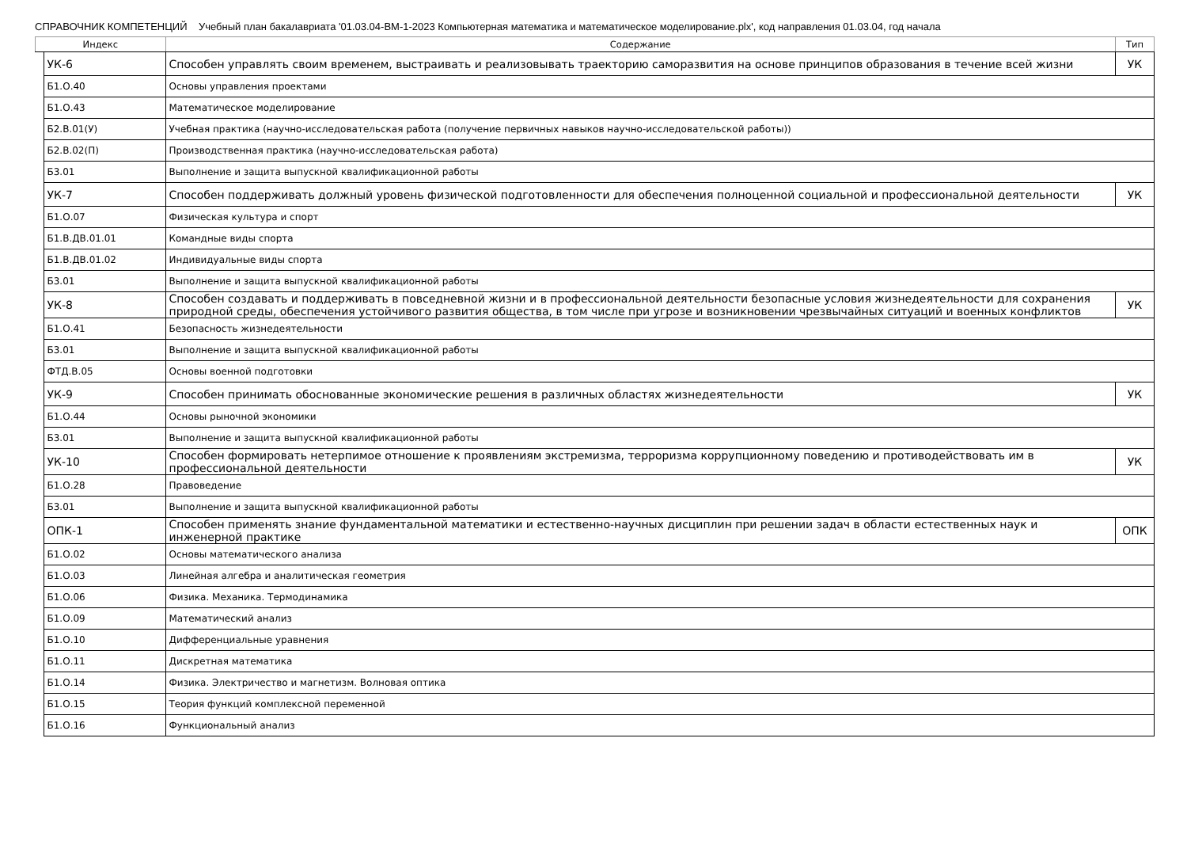СПРАВОЧНИК КОМПЕТЕНЦИЙ Учебный план бакалавриата '01.03.04-ВМ-1-2023 Компьютерная математика и математическое моделирование.plx', код направления 01.03.04, год начала
| Индекс | | Содержание | Тип |
| --- | --- | --- | --- |
| | УК-6 | Способен управлять своим временем, выстраивать и реализовывать траекторию саморазвития на основе принципов образования в течение всей жизни | УК |
| | Б1.О.40 | Основы управления проектами | |
| | Б1.О.43 | Математическое моделирование | |
| | Б2.В.01(У) | Учебная практика (научно-исследовательская работа (получение первичных навыков научно-исследовательской работы)) | |
| | Б2.В.02(П) | Производственная практика (научно-исследовательская работа) | |
| | Б3.01 | Выполнение и защита выпускной квалификационной работы | |
| | УК-7 | Способен поддерживать должный уровень физической подготовленности для обеспечения полноценной социальной и профессиональной деятельности | УК |
| | Б1.О.07 | Физическая культура и спорт | |
| | Б1.В.ДВ.01.01 | Командные виды спорта | |
| | Б1.В.ДВ.01.02 | Индивидуальные виды спорта | |
| | Б3.01 | Выполнение и защита выпускной квалификационной работы | |
| | УК-8 | Способен создавать и поддерживать в повседневной жизни и в профессиональной деятельности безопасные условия жизнедеятельности для сохранения природной среды, обеспечения устойчивого развития общества, в том числе при угрозе и возникновении чрезвычайных ситуаций и военных конфликтов | УК |
| | Б1.О.41 | Безопасность жизнедеятельности | |
| | Б3.01 | Выполнение и защита выпускной квалификационной работы | |
| | ФТД.В.05 | Основы военной подготовки | |
| | УК-9 | Способен принимать обоснованные экономические решения в различных областях жизнедеятельности | УК |
| | Б1.О.44 | Основы рыночной экономики | |
| | Б3.01 | Выполнение и защита выпускной квалификационной работы | |
| | УК-10 | Способен формировать нетерпимое отношение к проявлениям экстремизма, терроризма коррупционному поведению и противодействовать им в профессиональной деятельности | УК |
| | Б1.О.28 | Правоведение | |
| | Б3.01 | Выполнение и защита выпускной квалификационной работы | |
| | ОПК-1 | Способен применять знание фундаментальной математики и естественно-научных дисциплин при решении задач в области естественных наук и инженерной практике | ОПК |
| | Б1.О.02 | Основы математического анализа | |
| | Б1.О.03 | Линейная алгебра и аналитическая геометрия | |
| | Б1.О.06 | Физика. Механика. Термодинамика | |
| | Б1.О.09 | Математический анализ | |
| | Б1.О.10 | Дифференциальные уравнения | |
| | Б1.О.11 | Дискретная математика | |
| | Б1.О.14 | Физика. Электричество и магнетизм. Волновая оптика | |
| | Б1.О.15 | Теория функций комплексной переменной | |
| | Б1.О.16 | Функциональный анализ | |